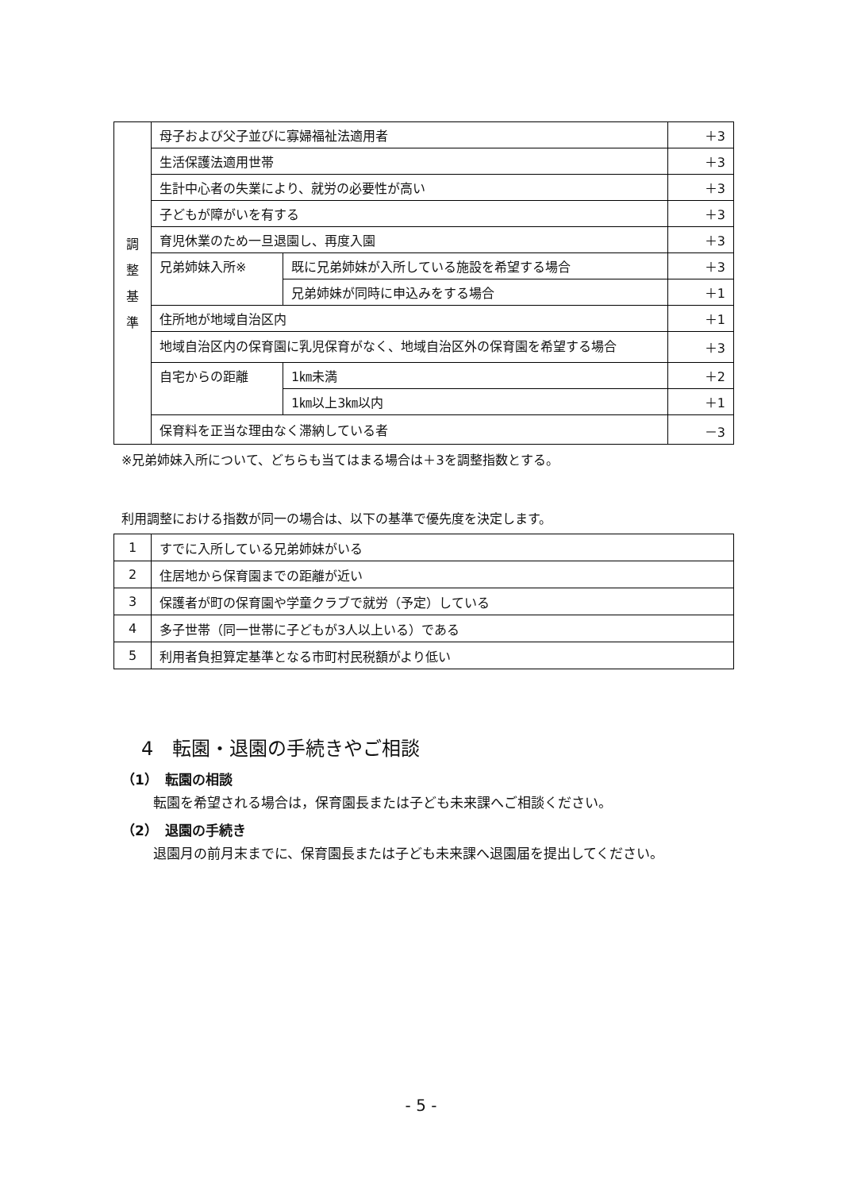| 調 整 基 準 | 母子および父子並びに寡婦福祉法適用者 | | ＋3 |
| | 生活保護法適用世帯 | | ＋3 |
| | 生計中心者の失業により、就労の必要性が高い | | ＋3 |
| | 子どもが障がいを有する | | ＋3 |
| | 育児休業のため一旦退園し、再度入園 | | ＋3 |
| | 兄弟姉妹入所※ | 既に兄弟姉妹が入所している施設を希望する場合 | ＋3 |
| | | 兄弟姉妹が同時に申込みをする場合 | ＋1 |
| | 住所地が地域自治区内 | | ＋1 |
| | 地域自治区内の保育園に乳児保育がなく、地域自治区外の保育園を希望する場合 | | ＋3 |
| | 自宅からの距離 | 1㎞未満 | ＋2 |
| | | 1㎞以上3㎞以内 | ＋1 |
| | 保育料を正当な理由なく滞納している者 | | －3 |
※兄弟姉妹入所について、どちらも当てはまる場合は＋3を調整指数とする。
利用調整における指数が同一の場合は、以下の基準で優先度を決定します。
| 1 | すでに入所している兄弟姉妹がいる |
| 2 | 住居地から保育園までの距離が近い |
| 3 | 保護者が町の保育園や学童クラブで就労（予定）している |
| 4 | 多子世帯（同一世帯に子どもが3人以上いる）である |
| 5 | 利用者負担算定基準となる市町村民税額がより低い |
4　転園・退園の手続きやご相談
（1）　転園の相談
転園を希望される場合は，保育園長または子ども未来課へご相談ください。
（2）　退園の手続き
退園月の前月末までに、保育園長または子ども未来課へ退園届を提出してください。
- 5 -